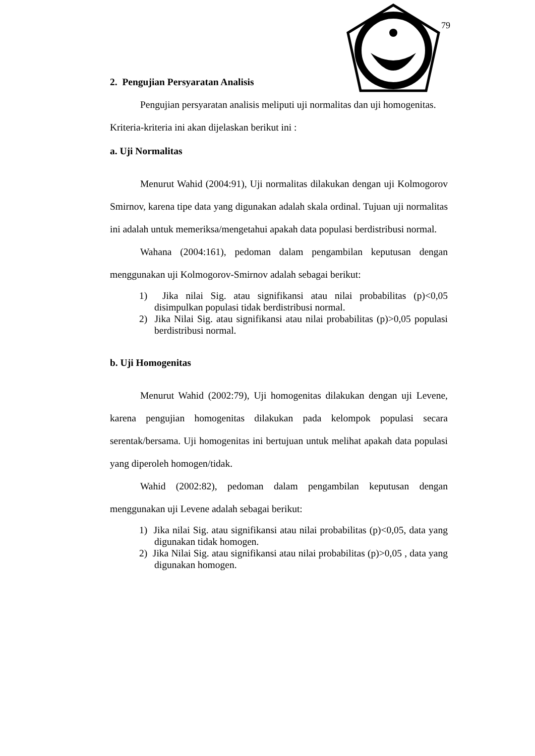79
2. Pengujian Persyaratan Analisis
Pengujian persyaratan analisis meliputi uji normalitas dan uji homogenitas.
Kriteria-kriteria ini akan dijelaskan berikut ini :
a. Uji Normalitas
Menurut Wahid (2004:91), Uji normalitas dilakukan dengan uji Kolmogorov Smirnov, karena tipe data yang digunakan adalah skala ordinal. Tujuan uji normalitas ini adalah untuk memeriksa/mengetahui apakah data populasi berdistribusi normal.
Wahana (2004:161), pedoman dalam pengambilan keputusan dengan menggunakan uji Kolmogorov-Smirnov adalah sebagai berikut:
1) Jika nilai Sig. atau signifikansi atau nilai probabilitas (p)<0,05 disimpulkan populasi tidak berdistribusi normal.
2) Jika Nilai Sig. atau signifikansi atau nilai probabilitas (p)>0,05 populasi berdistribusi normal.
b. Uji Homogenitas
Menurut Wahid (2002:79), Uji homogenitas dilakukan dengan uji Levene, karena pengujian homogenitas dilakukan pada kelompok populasi secara serentak/bersama. Uji homogenitas ini bertujuan untuk melihat apakah data populasi yang diperoleh homogen/tidak.
Wahid (2002:82), pedoman dalam pengambilan keputusan dengan menggunakan uji Levene adalah sebagai berikut:
1) Jika nilai Sig. atau signifikansi atau nilai probabilitas (p)<0,05, data yang digunakan tidak homogen.
2) Jika Nilai Sig. atau signifikansi atau nilai probabilitas (p)>0,05 , data yang digunakan homogen.